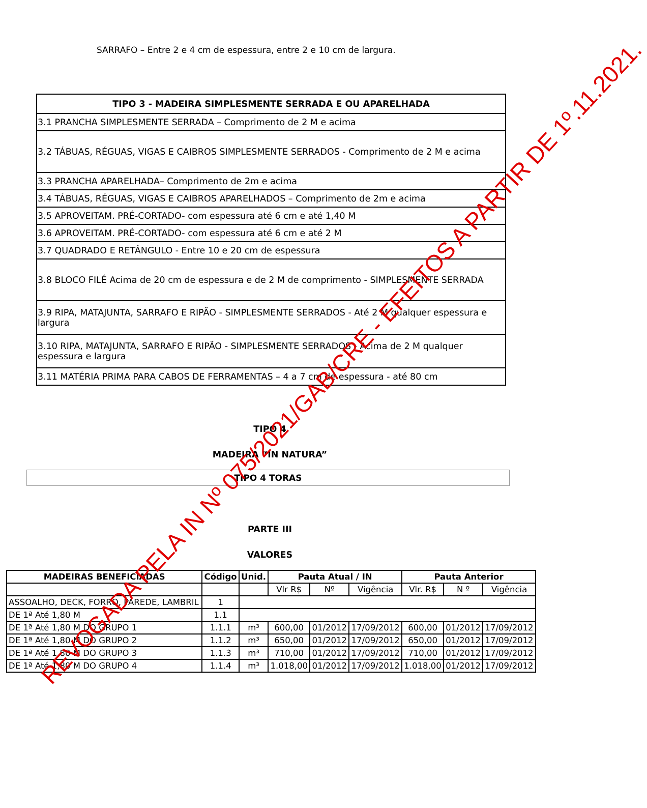SARRAFO – Entre 2 e 4 cm de espessura, entre 2 e 10 cm de largura.
| TIPO 3 - MADEIRA SIMPLESMENTE SERRADA E OU APARELHADA |
| --- |
| 3.1 PRANCHA SIMPLESMENTE SERRADA – Comprimento de 2 M e acima |
| 3.2 TÁBUAS, RÉGUAS, VIGAS E CAIBROS SIMPLESMENTE SERRADOS - Comprimento de 2 M e acima |
| 3.3 PRANCHA APARELHADA– Comprimento de 2m e acima |
| 3.4 TÁBUAS, RÉGUAS, VIGAS E CAIBROS APARELHADOS – Comprimento de 2m e acima |
| 3.5 APROVEITAM. PRÉ-CORTADO- com espessura até 6 cm e até 1,40 M |
| 3.6 APROVEITAM. PRÉ-CORTADO- com espessura até 6 cm e até 2 M |
| 3.7 QUADRADO E RETÂNGULO - Entre 10 e 20 cm de espessura |
| 3.8 BLOCO FILÉ Acima de 20 cm de espessura e de 2 M de comprimento - SIMPLESMENTE SERRADA |
| 3.9 RIPA, MATAJUNTA, SARRAFO E RIPÃO - SIMPLESMENTE SERRADOS - Até 2 M qualquer espessura e largura |
| 3.10 RIPA, MATAJUNTA, SARRAFO E RIPÃO - SIMPLESMENTE SERRADOS - Acima de 2 M qualquer espessura e largura |
| 3.11 MATÉRIA PRIMA PARA CABOS DE FERRAMENTAS – 4 a 7 cm de espessura - até 80 cm |
TIPO 4
MADEIRA “IN NATURA”
TIPO 4 TORAS
PARTE III
VALORES
| MADEIRAS BENEFICIADAS | Código | Unid. | Pauta Atual / IN | | | Pauta Anterior | | |
| --- | --- | --- | --- | --- | --- | --- | --- | --- |
| | | | Vlr R$ | Nº | Vigência | Vlr. R$ | N º | Vigência |
| ASSOALHO, DECK, FORRO, PAREDE, LAMBRIL | 1 | | | | | | | |
| DE 1ª Até 1,80 M | 1.1 | | | | | | | |
| DE 1ª Até 1,80 M DO GRUPO 1 | 1.1.1 | m³ | 600,00 | 01/2012 | 17/09/2012 | 600,00 | 01/2012 | 17/09/2012 |
| DE 1ª Até 1,80 M DO GRUPO 2 | 1.1.2 | m³ | 650,00 | 01/2012 | 17/09/2012 | 650,00 | 01/2012 | 17/09/2012 |
| DE 1ª Até 1,80 M DO GRUPO 3 | 1.1.3 | m³ | 710,00 | 01/2012 | 17/09/2012 | 710,00 | 01/2012 | 17/09/2012 |
| DE 1ª Até 1,80 M DO GRUPO 4 | 1.1.4 | m³ | 1.018,00 | 01/2012 | 17/09/2012 | 1.018,00 | 01/2012 | 17/09/2012 |
REVOGADA PELA IN Nº 075/2021/GAB/CRE - EFEITOS A PARTIR DE 1º.11.2021.